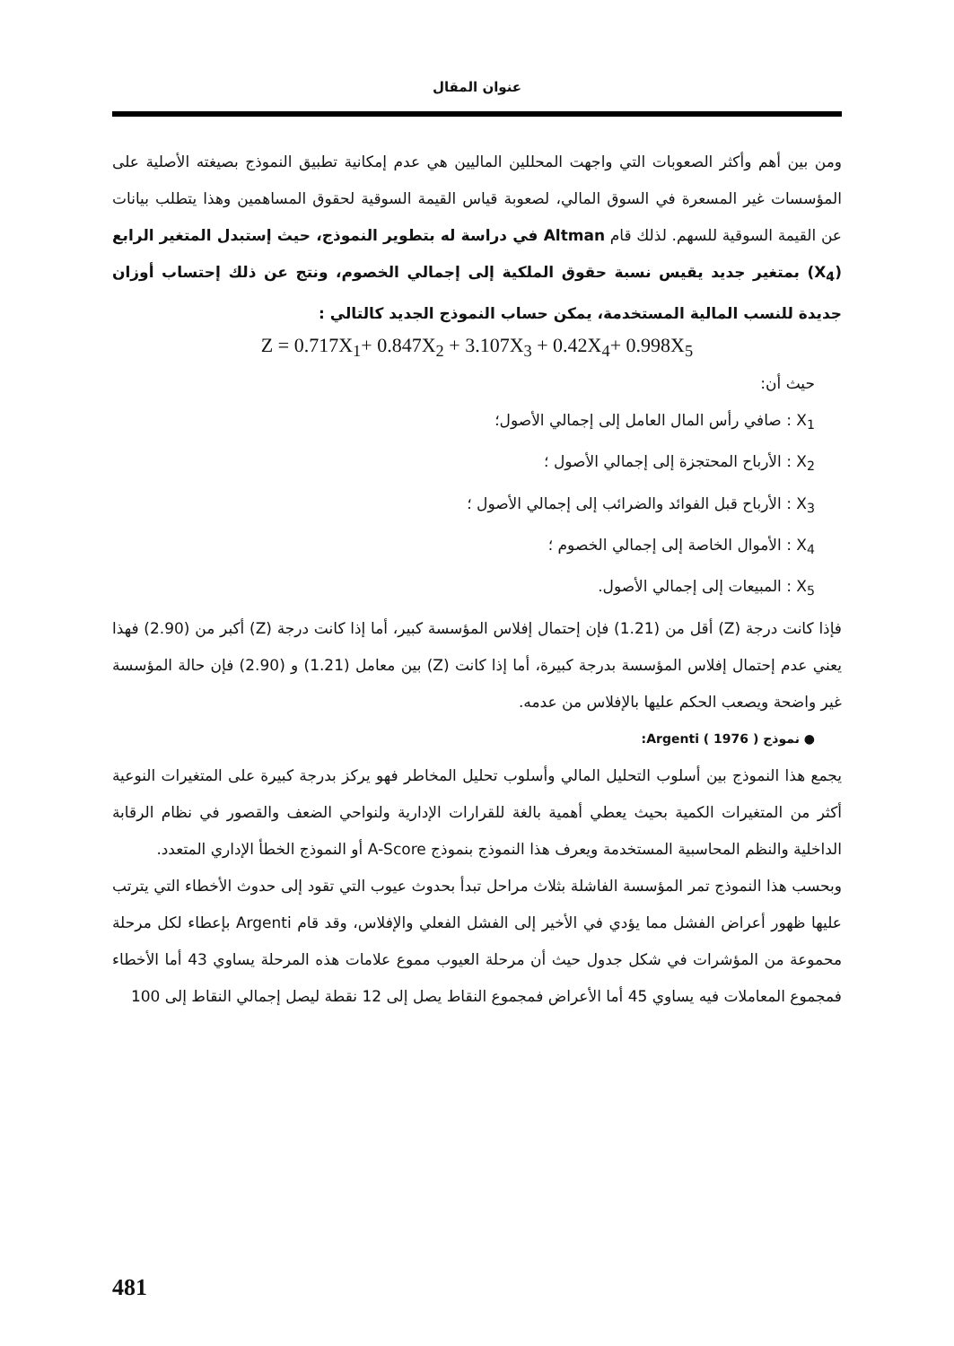عنوان المقال
ومن بين أهم وأكثر الصعوبات التي واجهت المحللين الماليين هي عدم إمكانية تطبيق النموذج بصيغته الأصلية على المؤسسات غير المسعرة في السوق المالي، لصعوبة قياس القيمة السوقية لحقوق المساهمين وهذا يتطلب بيانات عن القيمة السوقية للسهم. لذلك قام Altman في دراسة له بتطوير النموذج، حيث إستبدل المتغير الرابع (X<sub>4</sub>) بمتغير جديد يقيس نسبة حقوق الملكية إلى إجمالي الخصوم، ونتج عن ذلك إحتساب أوزان جديدة للنسب المالية المستخدمة، يمكن حساب النموذج الجديد كالتالي :
Z = 0.717X<sub>1</sub>+ 0.847X<sub>2</sub> + 3.107X<sub>3</sub> + 0.42X<sub>4</sub>+ 0.998X<sub>5</sub>
حيث أن:
X<sub>1</sub> : صافي رأس المال العامل إلى إجمالي الأصول؛
X<sub>2</sub> : الأرباح المحتجزة إلى إجمالي الأصول ؛
X<sub>3</sub> : الأرباح قبل الفوائد والضرائب إلى إجمالي الأصول ؛
X<sub>4</sub> : الأموال الخاصة إلى إجمالي الخصوم ؛
X<sub>5</sub> : المبيعات إلى إجمالي الأصول.
فإذا كانت درجة (Z) أقل من (1.21) فإن إحتمال إفلاس المؤسسة كبير، أما إذا كانت درجة (Z) أكبر من (2.90) فهذا يعني عدم إحتمال إفلاس المؤسسة بدرجة كبيرة، أما إذا كانت (Z) بين معامل (1.21) و (2.90) فإن حالة المؤسسة غير واضحة ويصعب الحكم عليها بالإفلاس من عدمه.
● نموذج Argenti ( 1976 ):
يجمع هذا النموذج بين أسلوب التحليل المالي وأسلوب تحليل المخاطر فهو يركز بدرجة كبيرة على المتغيرات النوعية أكثر من المتغيرات الكمية بحيث يعطي أهمية بالغة للقرارات الإدارية ولنواحي الضعف والقصور في نظام الرقابة الداخلية والنظم المحاسبية المستخدمة ويعرف هذا النموذج بنموذج A-Score أو النموذج الخطأ الإداري المتعدد.
وبحسب هذا النموذج تمر المؤسسة الفاشلة بثلاث مراحل تبدأ بحدوث عيوب التي تقود إلى حدوث الأخطاء التي يترتب عليها ظهور أعراض الفشل مما يؤدي في الأخير إلى الفشل الفعلي والإفلاس، وقد قام Argenti بإعطاء لكل مرحلة محموعة من المؤشرات في شكل جدول حيث أن مرحلة العيوب مموع علامات هذه المرحلة يساوي 43 أما الأخطاء فمجموع المعاملات فيه يساوي 45 أما الأعراض فمجموع النقاط يصل إلى 12 نقطة ليصل إجمالي النقاط إلى 100
481